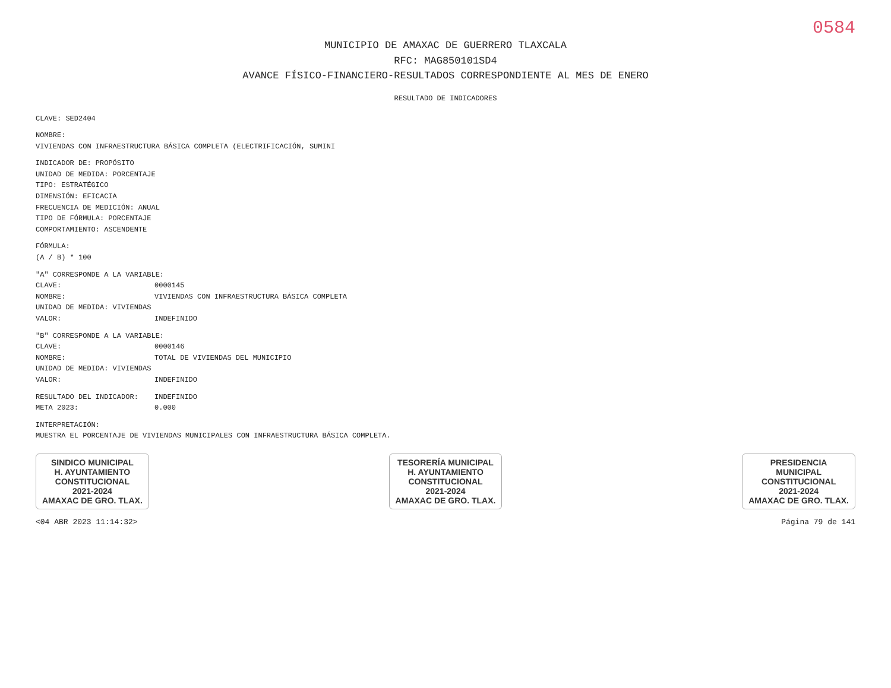0584
MUNICIPIO DE AMAXAC DE GUERRERO TLAXCALA
RFC: MAG850101SD4
AVANCE FÍSICO-FINANCIERO-RESULTADOS CORRESPONDIENTE AL MES DE ENERO
RESULTADO DE INDICADORES
CLAVE: SED2404
NOMBRE:
VIVIENDAS CON INFRAESTRUCTURA BÁSICA COMPLETA (ELECTRIFICACIÓN, SUMINI
INDICADOR DE: PROPÓSITO
UNIDAD DE MEDIDA: PORCENTAJE
TIPO: ESTRATÉGICO
DIMENSIÓN: EFICACIA
FRECUENCIA DE MEDICIÓN: ANUAL
TIPO DE FÓRMULA: PORCENTAJE
COMPORTAMIENTO: ASCENDENTE
FÓRMULA:
(A / B) * 100
"A" CORRESPONDE A LA VARIABLE:
CLAVE: 0000145
NOMBRE: VIVIENDAS CON INFRAESTRUCTURA BÁSICA COMPLETA
UNIDAD DE MEDIDA: VIVIENDAS
VALOR: INDEFINIDO
"B" CORRESPONDE A LA VARIABLE:
CLAVE: 0000146
NOMBRE: TOTAL DE VIVIENDAS DEL MUNICIPIO
UNIDAD DE MEDIDA: VIVIENDAS
VALOR: INDEFINIDO
RESULTADO DEL INDICADOR: INDEFINIDO
META 2023: 0.000
INTERPRETACIÓN:
MUESTRA EL PORCENTAJE DE VIVIENDAS MUNICIPALES CON INFRAESTRUCTURA BÁSICA COMPLETA.
SINDICO MUNICIPAL
H. AYUNTAMIENTO
CONSTITUCIONAL
2021-2024
AMAXAC DE GRO. TLAX.
TESORERÍA MUNICIPAL
H. AYUNTAMIENTO
CONSTITUCIONAL
2021-2024
AMAXAC DE GRO. TLAX.
PRESIDENCIA
MUNICIPAL
CONSTITUCIONAL
2021-2024
AMAXAC DE GRO. TLAX.
<04 ABR 2023 11:14:32> Página 79 de 141